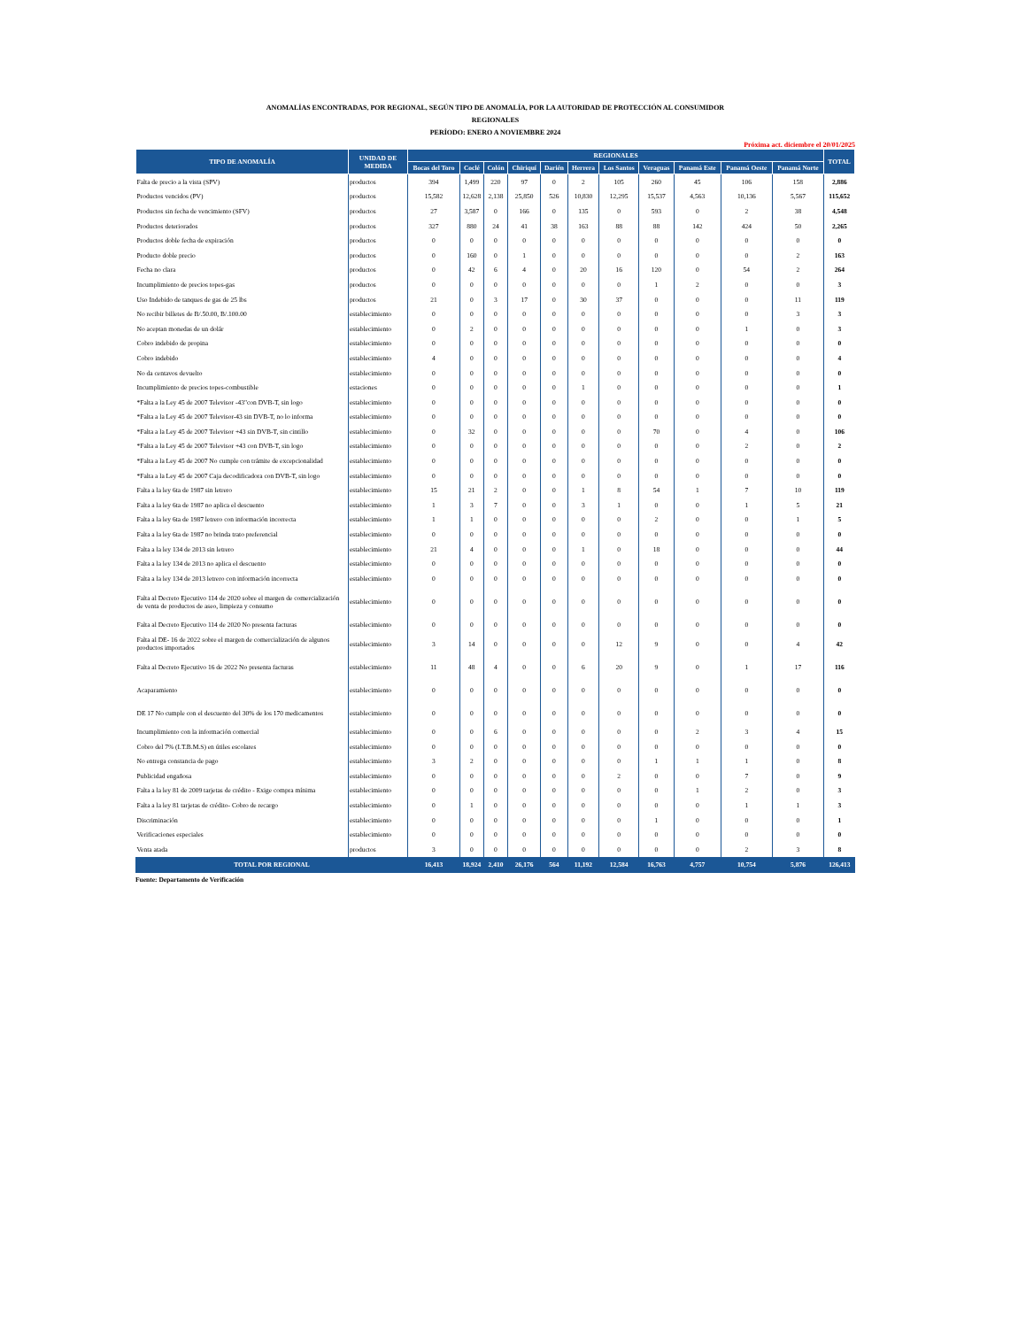ANOMALÍAS ENCONTRADAS, POR REGIONAL, SEGÚN TIPO DE ANOMALÍA, POR LA AUTORIDAD DE PROTECCIÓN AL CONSUMIDOR
REGIONALES
PERÍODO: ENERO A NOVIEMBRE 2024
Próxima act. diciembre el 20/01/2025
| TIPO DE ANOMALÍA | UNIDAD DE MEDIDA | REGIONALES | | | | | | | | | | | TOTAL |
| --- | --- | --- | --- | --- | --- | --- | --- | --- | --- | --- | --- | --- | --- |
| | | Bocas del Toro | Coclé | Colón | Chiriquí | Darién | Herrera | Los Santos | Veraguas | Panamá Este | Panamá Oeste | Panamá Norte | |
| Falta de precio a la vista (SPV) | productos | 394 | 1,499 | 220 | 97 | 0 | 2 | 105 | 260 | 45 | 106 | 158 | 2,886 |
| Productos vencidos (PV) | productos | 15,582 | 12,628 | 2,138 | 25,850 | 526 | 10,830 | 12,295 | 15,537 | 4,563 | 10,136 | 5,567 | 115,652 |
| Productos sin fecha de vencimiento (SFV) | productos | 27 | 3,587 | 0 | 166 | 0 | 135 | 0 | 593 | 0 | 2 | 38 | 4,548 |
| Productos deteriorados | productos | 327 | 880 | 24 | 41 | 38 | 163 | 88 | 88 | 142 | 424 | 50 | 2,265 |
| Productos doble fecha de expiración | productos | 0 | 0 | 0 | 0 | 0 | 0 | 0 | 0 | 0 | 0 | 0 | 0 |
| Producto doble precio | productos | 0 | 160 | 0 | 1 | 0 | 0 | 0 | 0 | 0 | 0 | 2 | 163 |
| Fecha no clara | productos | 0 | 42 | 6 | 4 | 0 | 20 | 16 | 120 | 0 | 54 | 2 | 264 |
| Incumplimiento de precios topes-gas | productos | 0 | 0 | 0 | 0 | 0 | 0 | 0 | 1 | 2 | 0 | 0 | 3 |
| Uso Indebido de tanques de gas de 25 lbs | productos | 21 | 0 | 3 | 17 | 0 | 30 | 37 | 0 | 0 | 0 | 11 | 119 |
| No recibir billetes de B/.50.00, B/.100.00 | establecimiento | 0 | 0 | 0 | 0 | 0 | 0 | 0 | 0 | 0 | 0 | 3 | 3 |
| No aceptan monedas de un dolár | establecimiento | 0 | 2 | 0 | 0 | 0 | 0 | 0 | 0 | 0 | 1 | 0 | 3 |
| Cobro indebido de propina | establecimiento | 0 | 0 | 0 | 0 | 0 | 0 | 0 | 0 | 0 | 0 | 0 | 0 |
| Cobro indebido | establecimiento | 4 | 0 | 0 | 0 | 0 | 0 | 0 | 0 | 0 | 0 | 0 | 4 |
| No da centavos devuelto | establecimiento | 0 | 0 | 0 | 0 | 0 | 0 | 0 | 0 | 0 | 0 | 0 | 0 |
| Incumplimiento de precios topes-combustible | estaciones | 0 | 0 | 0 | 0 | 0 | 1 | 0 | 0 | 0 | 0 | 0 | 1 |
| *Falta a la Ley 45 de 2007 Televisor -43"con DVB-T, sin logo | establecimiento | 0 | 0 | 0 | 0 | 0 | 0 | 0 | 0 | 0 | 0 | 0 | 0 |
| *Falta a la Ley 45 de 2007 Televisor-43 sin DVB-T, no lo informa | establecimiento | 0 | 0 | 0 | 0 | 0 | 0 | 0 | 0 | 0 | 0 | 0 | 0 |
| *Falta a la Ley 45 de 2007 Televisor +43 sin DVB-T, sin cintillo | establecimiento | 0 | 32 | 0 | 0 | 0 | 0 | 0 | 70 | 0 | 4 | 0 | 106 |
| *Falta a la Ley 45 de 2007 Televisor +43 con DVB-T, sin logo | establecimiento | 0 | 0 | 0 | 0 | 0 | 0 | 0 | 0 | 0 | 2 | 0 | 2 |
| *Falta a la Ley 45 de 2007 No cumple con trámite de excepcionalidad | establecimiento | 0 | 0 | 0 | 0 | 0 | 0 | 0 | 0 | 0 | 0 | 0 | 0 |
| *Falta a la Ley 45 de 2007 Caja decodificadora con DVB-T, sin logo | establecimiento | 0 | 0 | 0 | 0 | 0 | 0 | 0 | 0 | 0 | 0 | 0 | 0 |
| Falta a la ley 6ta de 1987 sin letrero | establecimiento | 15 | 21 | 2 | 0 | 0 | 1 | 8 | 54 | 1 | 7 | 10 | 119 |
| Falta a la ley 6ta de 1987 no aplica el descuento | establecimiento | 1 | 3 | 7 | 0 | 0 | 3 | 1 | 0 | 0 | 1 | 5 | 21 |
| Falta a la ley 6ta de 1987 letrero con información incorrecta | establecimiento | 1 | 1 | 0 | 0 | 0 | 0 | 0 | 2 | 0 | 0 | 1 | 5 |
| Falta a la ley 6ta de 1987 no brinda trato preferencial | establecimiento | 0 | 0 | 0 | 0 | 0 | 0 | 0 | 0 | 0 | 0 | 0 | 0 |
| Falta a la ley 134 de 2013 sin letrero | establecimiento | 21 | 4 | 0 | 0 | 0 | 1 | 0 | 18 | 0 | 0 | 0 | 44 |
| Falta a la ley 134 de 2013 no aplica el descuento | establecimiento | 0 | 0 | 0 | 0 | 0 | 0 | 0 | 0 | 0 | 0 | 0 | 0 |
| Falta a la ley 134 de 2013 letrero con información incorrecta | establecimiento | 0 | 0 | 0 | 0 | 0 | 0 | 0 | 0 | 0 | 0 | 0 | 0 |
| Falta al Decreto Ejecutivo 114 de 2020 sobre el margen de comercialización de venta de productos de aseo, limpieza y consumo | establecimiento | 0 | 0 | 0 | 0 | 0 | 0 | 0 | 0 | 0 | 0 | 0 | 0 |
| Falta al Decreto Ejecutivo 114 de 2020 No presenta facturas | establecimiento | 0 | 0 | 0 | 0 | 0 | 0 | 0 | 0 | 0 | 0 | 0 | 0 |
| Falta al DE- 16 de 2022 sobre el margen de comercialización de algunos productos importados | establecimiento | 3 | 14 | 0 | 0 | 0 | 0 | 12 | 9 | 0 | 0 | 4 | 42 |
| Falta al Decreto Ejecutivo 16 de 2022 No presenta facturas | establecimiento | 11 | 48 | 4 | 0 | 0 | 6 | 20 | 9 | 0 | 1 | 17 | 116 |
| Acaparamiento | establecimiento | 0 | 0 | 0 | 0 | 0 | 0 | 0 | 0 | 0 | 0 | 0 | 0 |
| DE 17 No cumple con el descuento del 30% de los 170 medicamentos | establecimiento | 0 | 0 | 0 | 0 | 0 | 0 | 0 | 0 | 0 | 0 | 0 | 0 |
| Incumplimiento con la información comercial | establecimiento | 0 | 0 | 6 | 0 | 0 | 0 | 0 | 0 | 2 | 3 | 4 | 15 |
| Cobro del 7% (I.T.B.M.S) en útiles escolares | establecimiento | 0 | 0 | 0 | 0 | 0 | 0 | 0 | 0 | 0 | 0 | 0 | 0 |
| No entrega constancia de pago | establecimiento | 3 | 2 | 0 | 0 | 0 | 0 | 0 | 1 | 1 | 1 | 0 | 8 |
| Publicidad engañosa | establecimiento | 0 | 0 | 0 | 0 | 0 | 0 | 2 | 0 | 0 | 7 | 0 | 9 |
| Falta a la ley 81 de 2009 tarjetas de crédito - Exige compra mínima | establecimiento | 0 | 0 | 0 | 0 | 0 | 0 | 0 | 0 | 1 | 2 | 0 | 3 |
| Falta a la ley 81 tarjetas de crédito- Cobro de recargo | establecimiento | 0 | 1 | 0 | 0 | 0 | 0 | 0 | 0 | 0 | 1 | 1 | 3 |
| Discriminación | establecimiento | 0 | 0 | 0 | 0 | 0 | 0 | 0 | 1 | 0 | 0 | 0 | 1 |
| Verificaciones especiales | establecimiento | 0 | 0 | 0 | 0 | 0 | 0 | 0 | 0 | 0 | 0 | 0 | 0 |
| Venta atada | productos | 3 | 0 | 0 | 0 | 0 | 0 | 0 | 0 | 0 | 2 | 3 | 8 |
| TOTAL POR REGIONAL | | 16,413 | 18,924 | 2,410 | 26,176 | 564 | 11,192 | 12,584 | 16,763 | 4,757 | 10,754 | 5,876 | 126,413 |
Fuente: Departamento de Verificación